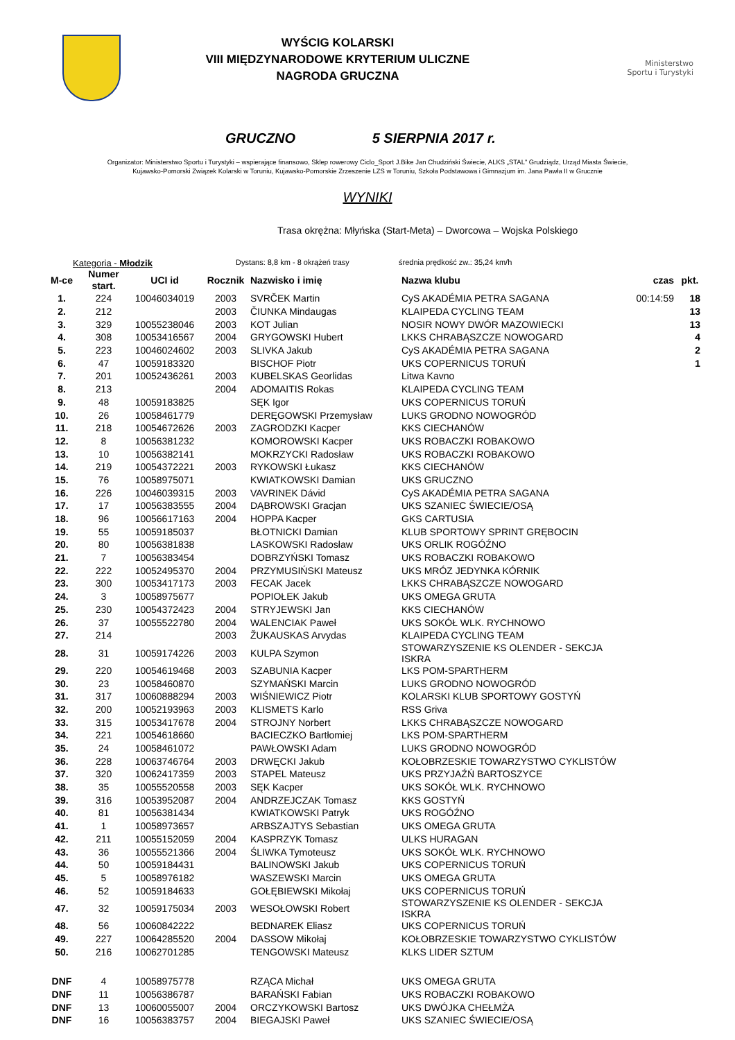WYŚCIG KOLARSKI
VIII MIĘDZYNARODOWE KRYTERIUM ULICZNE
NAGRODA GRUCZNA
Ministerstwo
Sportu i Turystyki
GRUCZNO 5 SIERPNIA 2017 r.
Organizator: Ministerstwo Sportu i Turystyki – wspierające finansowo, Sklep rowerowy Ciclo_Sport J.Bike Jan Chudziński Świecie, ALKS „STAL” Grudziądz, Urząd Miasta Świecie,
Kujawsko-Pomorski Związek Kolarski w Toruniu, Kujawsko-Pomorskie Zrzeszenie LZS w Toruniu, Szkoła Podstawowa i Gimnazjum im. Jana Pawła II w Grucznie
WYNIKI
Trasa okrężna: Młyńska (Start-Meta) – Dworcowa – Wojska Polskiego
Kategoria - Młodzik Dystans: 8,8 km - 8 okrążeń trasy średnia prędkość zw.: 35,24 km/h
| M-ce | Numer start. | UCI id | Rocznik | Nazwisko i imię | Nazwa klubu | czas | pkt. |
| --- | --- | --- | --- | --- | --- | --- | --- |
| 1. | 224 | 10046034019 | 2003 | SVRČEK Martin | CyS AKADÉMIA PETRA SAGANA | 00:14:59 | 18 |
| 2. | 212 | | 2003 | ČIUNKA Mindaugas | KLAIPEDA CYCLING TEAM | | 13 |
| 3. | 329 | 10055238046 | 2003 | KOT Julian | NOSIR NOWY DWÓR MAZOWIECKI | | 13 |
| 4. | 308 | 10053416567 | 2004 | GRYGOWSKI Hubert | LKKS CHRABĄSZCZE NOWOGARD | | 4 |
| 5. | 223 | 10046024602 | 2003 | SLIVKA Jakub | CyS AKADÉMIA PETRA SAGANA | | 2 |
| 6. | 47 | 10059183320 | | BISCHOF Piotr | UKS COPERNICUS TORUŃ | | 1 |
| 7. | 201 | 10052436261 | 2003 | KUBELSKAS Georlidas | Litwa Kavno | | |
| 8. | 213 | | 2004 | ADOMAITIS Rokas | KLAIPEDA CYCLING TEAM | | |
| 9. | 48 | 10059183825 | | SĘK Igor | UKS COPERNICUS TORUŃ | | |
| 10. | 26 | 10058461779 | | DERĘGOWSKI Przemysław | LUKS GRODNO NOWOGRÓD | | |
| 11. | 218 | 10054672626 | 2003 | ZAGRODZKI Kacper | KKS CIECHANÓW | | |
| 12. | 8 | 10056381232 | | KOMOROWSKI Kacper | UKS ROBACZKI ROBAKOWO | | |
| 13. | 10 | 10056382141 | | MOKRZYCKI Radosław | UKS ROBACZKI ROBAKOWO | | |
| 14. | 219 | 10054372221 | 2003 | RYKOWSKI Łukasz | KKS CIECHANÓW | | |
| 15. | 76 | 10058975071 | | KWIATKOWSKI Damian | UKS GRUCZNO | | |
| 16. | 226 | 10046039315 | 2003 | VAVRINEK Dávid | CyS AKADÉMIA PETRA SAGANA | | |
| 17. | 17 | 10056383555 | 2004 | DĄBROWSKI Gracjan | UKS SZANIEC ŚWIECIE/OSĄ | | |
| 18. | 96 | 10056617163 | 2004 | HOPPA Kacper | GKS CARTUSIA | | |
| 19. | 55 | 10059185037 | | BŁOTNICKI Damian | KLUB SPORTOWY SPRINT GRĘBOCIN | | |
| 20. | 80 | 10056381838 | | LASKOWSKI Radosław | UKS ORLIK ROGÓŹNO | | |
| 21. | 7 | 10056383454 | | DOBRZYŃSKI Tomasz | UKS ROBACZKI ROBAKOWO | | |
| 22. | 222 | 10052495370 | 2004 | PRZYMUSIŃSKI Mateusz | UKS MRÓZ JEDYNKA KÓRNIK | | |
| 23. | 300 | 10053417173 | 2003 | FECAK Jacek | LKKS CHRABĄSZCZE NOWOGARD | | |
| 24. | 3 | 10058975677 | | POPIOŁEK Jakub | UKS OMEGA GRUTA | | |
| 25. | 230 | 10054372423 | 2004 | STRYJEWSKI Jan | KKS CIECHANÓW | | |
| 26. | 37 | 10055522780 | 2004 | WALENCIAK Paweł | UKS SOKÓŁ WLK. RYCHNOWO | | |
| 27. | 214 | | 2003 | ŽUKAUSKAS Arvydas | KLAIPEDA CYCLING TEAM | | |
| 28. | 31 | 10059174226 | 2003 | KULPA Szymon | STOWARZYSZENIE KS OLENDER - SEKCJA ISKRA | | |
| 29. | 220 | 10054619468 | 2003 | SZABUNIA Kacper | LKS POM-SPARTHERM | | |
| 30. | 23 | 10058460870 | | SZYMAŃSKI Marcin | LUKS GRODNO NOWOGRÓD | | |
| 31. | 317 | 10060888294 | 2003 | WIŚNIEWICZ Piotr | KOLARSKI KLUB SPORTOWY GOSTYŃ | | |
| 32. | 200 | 10052193963 | 2003 | KLISMETS Karlo | RSS Griva | | |
| 33. | 315 | 10053417678 | 2004 | STROJNY Norbert | LKKS CHRABĄSZCZE NOWOGARD | | |
| 34. | 221 | 10054618660 | | BACIECZKO Bartłomiej | LKS POM-SPARTHERM | | |
| 35. | 24 | 10058461072 | | PAWŁOWSKI Adam | LUKS GRODNO NOWOGRÓD | | |
| 36. | 228 | 10063746764 | 2003 | DRWĘCKI Jakub | KOŁOBRZESKIE TOWARZYSTWO CYKLISTÓW | | |
| 37. | 320 | 10062417359 | 2003 | STAPEL Mateusz | UKS PRZYJAŹŃ BARTOSZYCE | | |
| 38. | 35 | 10055520558 | 2003 | SĘK Kacper | UKS SOKÓŁ WLK. RYCHNOWO | | |
| 39. | 316 | 10053952087 | 2004 | ANDRZEJCZAK Tomasz | KKS GOSTYŃ | | |
| 40. | 81 | 10056381434 | | KWIATKOWSKI Patryk | UKS ROGÓŹNO | | |
| 41. | 1 | 10058973657 | | ARBSZAJTYS Sebastian | UKS OMEGA GRUTA | | |
| 42. | 211 | 10055152059 | 2004 | KASPRZYK Tomasz | ULKS HURAGAN | | |
| 43. | 36 | 10055521366 | 2004 | ŚLIWKA Tymoteusz | UKS SOKÓŁ WLK. RYCHNOWO | | |
| 44. | 50 | 10059184431 | | BALINOWSKI Jakub | UKS COPERNICUS TORUŃ | | |
| 45. | 5 | 10058976182 | | WASZEWSKI Marcin | UKS OMEGA GRUTA | | |
| 46. | 52 | 10059184633 | | GOŁĘBIEWSKI Mikołaj | UKS COPERNICUS TORUŃ | | |
| 47. | 32 | 10059175034 | 2003 | WESOŁOWSKI Robert | STOWARZYSZENIE KS OLENDER - SEKCJA ISKRA | | |
| 48. | 56 | 10060842222 | | BEDNAREK Eliasz | UKS COPERNICUS TORUŃ | | |
| 49. | 227 | 10064285520 | 2004 | DASSOW Mikołaj | KOŁOBRZESKIE TOWARZYSTWO CYKLISTÓW | | |
| 50. | 216 | 10062701285 | | TENGOWSKI Mateusz | KLKS LIDER SZTUM | | |
| DNF | 4 | 10058975778 | | RZĄCA Michał | UKS OMEGA GRUTA | | |
| DNF | 11 | 10056386787 | | BARAŃSKI Fabian | UKS ROBACZKI ROBAKOWO | | |
| DNF | 13 | 10060055007 | 2004 | ORCZYKOWSKI Bartosz | UKS DWÓJKA CHEŁMŻA | | |
| DNF | 16 | 10056383757 | 2004 | BIEGAJSKI Paweł | UKS SZANIEC ŚWIECIE/OSĄ | | |